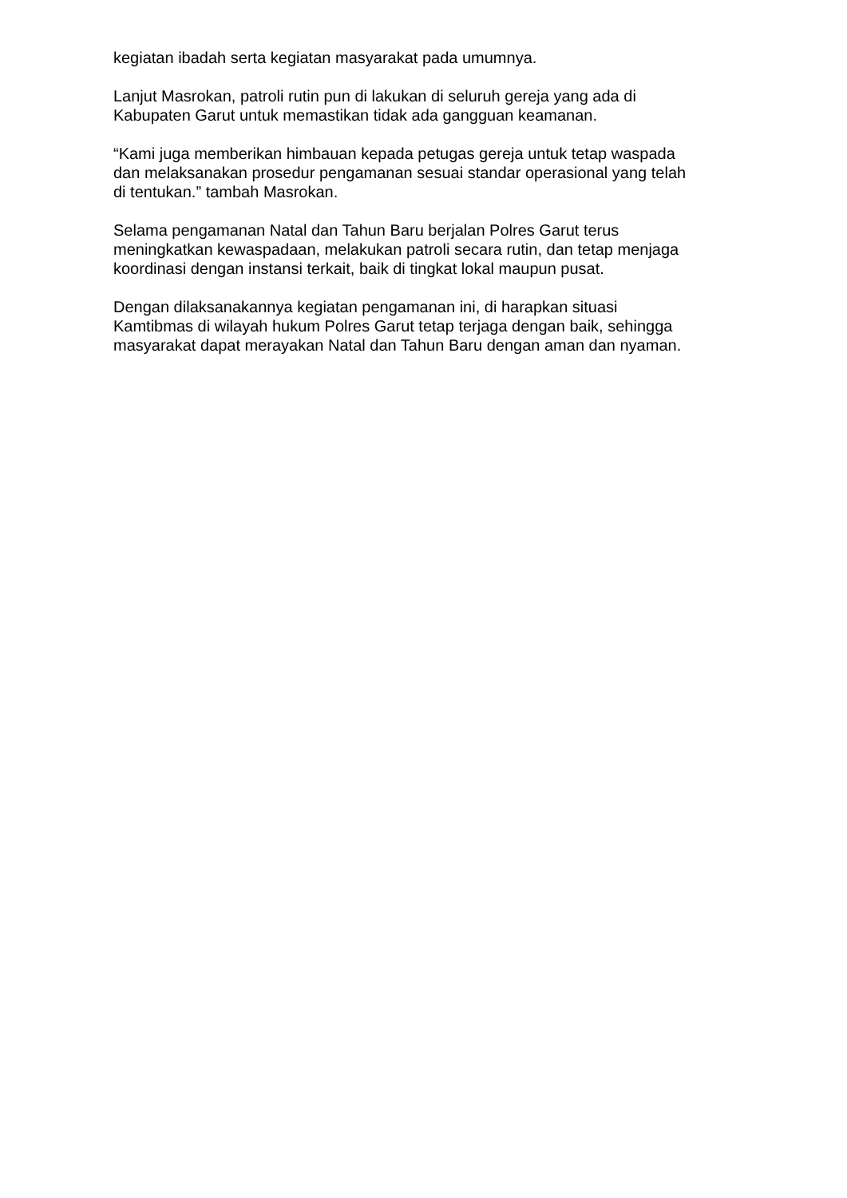kegiatan ibadah serta kegiatan masyarakat pada umumnya.
Lanjut Masrokan, patroli rutin pun di lakukan di seluruh gereja yang ada di
Kabupaten Garut untuk memastikan tidak ada gangguan keamanan.
“Kami juga memberikan himbauan kepada petugas gereja untuk tetap waspada
dan melaksanakan prosedur pengamanan sesuai standar operasional yang telah
di tentukan.” tambah Masrokan.
Selama pengamanan Natal dan Tahun Baru berjalan Polres Garut terus
meningkatkan kewaspadaan, melakukan patroli secara rutin, dan tetap menjaga
koordinasi dengan instansi terkait, baik di tingkat lokal maupun pusat.
Dengan dilaksanakannya kegiatan pengamanan ini, di harapkan situasi
Kamtibmas di wilayah hukum Polres Garut tetap terjaga dengan baik, sehingga
masyarakat dapat merayakan Natal dan Tahun Baru dengan aman dan nyaman.